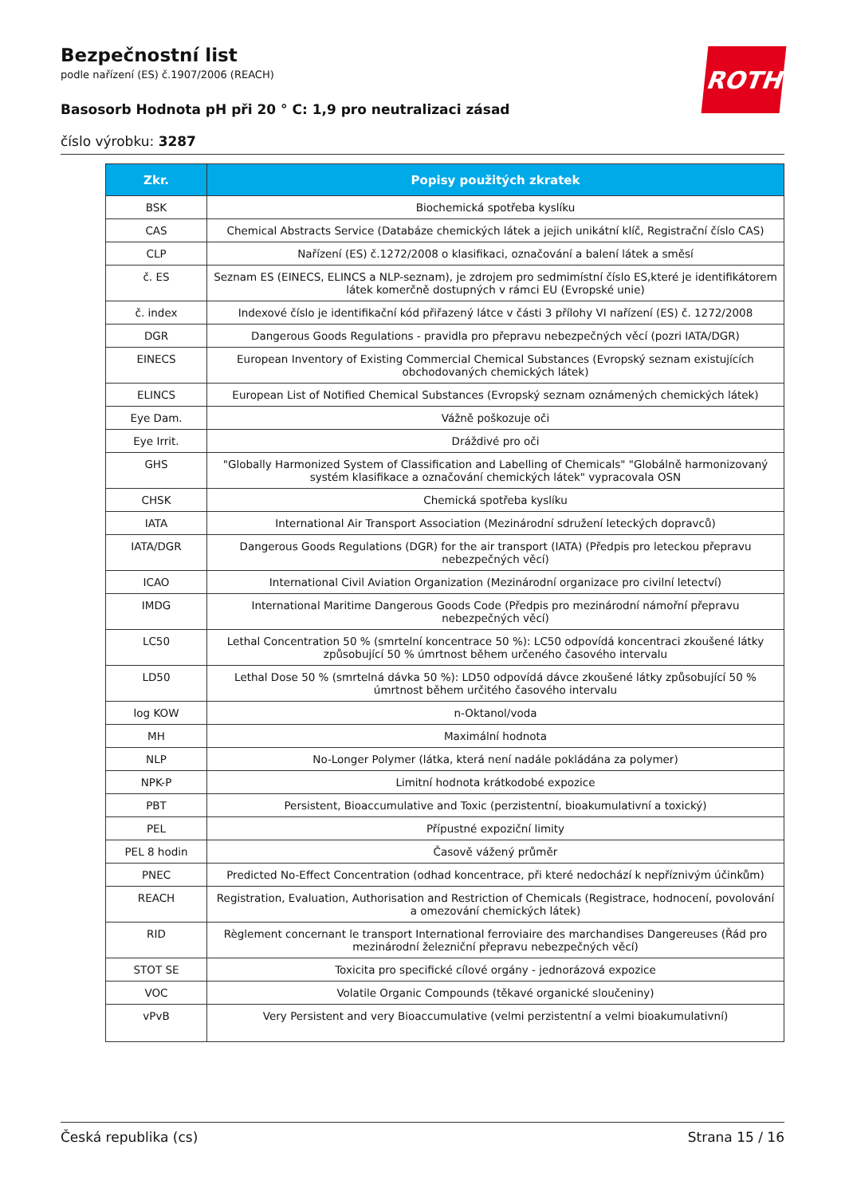Bezpečnostní list
podle nařízení (ES) č.1907/2006 (REACH)
Basosorb Hodnota pH při 20 ° C: 1,9 pro neutralizaci zásad
číslo výrobku: 3287
ROTH
| Zkr. | Popisy použitých zkratek |
| --- | --- |
| BSK | Biochemická spotřeba kyslíku |
| CAS | Chemical Abstracts Service (Databáze chemických látek a jejich unikátní klíč, Registrační číslo CAS) |
| CLP | Nařízení (ES) č.1272/2008 o klasifikaci, označování a balení látek a směsí |
| č. ES | Seznam ES (EINECS, ELINCS a NLP-seznam), je zdrojem pro sedmimístní číslo ES,které je identifikátorem látek komerčně dostupných v rámci EU (Evropské unie) |
| č. index | Indexové číslo je identifikační kód přiřazený látce v části 3 přílohy VI nařízení (ES) č. 1272/2008 |
| DGR | Dangerous Goods Regulations - pravidla pro přepravu nebezpečných věcí (pozri IATA/DGR) |
| EINECS | European Inventory of Existing Commercial Chemical Substances (Evropský seznam existujících obchodovaných chemických látek) |
| ELINCS | European List of Notified Chemical Substances (Evropský seznam oznámených chemických látek) |
| Eye Dam. | Vážně poškozuje oči |
| Eye Irrit. | Dráždivé pro oči |
| GHS | "Globally Harmonized System of Classification and Labelling of Chemicals" "Globálně harmonizovaný systém klasifikace a označování chemických látek" vypracovala OSN |
| CHSK | Chemická spotřeba kyslíku |
| IATA | International Air Transport Association (Mezinárodní sdružení leteckých dopravců) |
| IATA/DGR | Dangerous Goods Regulations (DGR) for the air transport (IATA) (Předpis pro leteckou přepravu nebezpečných věcí) |
| ICAO | International Civil Aviation Organization (Mezinárodní organizace pro civilní letectví) |
| IMDG | International Maritime Dangerous Goods Code (Předpis pro mezinárodní námořní přepravu nebezpečných věcí) |
| LC50 | Lethal Concentration 50 % (smrtelní koncentrace 50 %): LC50 odpovídá koncentraci zkoušené látky způsobující 50 % úmrtnost během určeného časového intervalu |
| LD50 | Lethal Dose 50 % (smrtelná dávka 50 %): LD50 odpovídá dávce zkoušené látky způsobující 50 % úmrtnost během určitého časového intervalu |
| log KOW | n-Oktanol/voda |
| MH | Maximální hodnota |
| NLP | No-Longer Polymer (látka, která není nadále pokládána za polymer) |
| NPK-P | Limitní hodnota krátkodobé expozice |
| PBT | Persistent, Bioaccumulative and Toxic (perzistentní, bioakumulativní a toxický) |
| PEL | Přípustné expoziční limity |
| PEL 8 hodin | Časově vážený průměr |
| PNEC | Predicted No-Effect Concentration (odhad koncentrace, při které nedochází k nepříznivým účinkům) |
| REACH | Registration, Evaluation, Authorisation and Restriction of Chemicals (Registrace, hodnocení, povolování a omezování chemických látek) |
| RID | Règlement concernant le transport International ferroviaire des marchandises Dangereuses (Řád pro mezinárodní železniční přepravu nebezpečných věcí) |
| STOT SE | Toxicita pro specifické cílové orgány - jednorázová expozice |
| VOC | Volatile Organic Compounds (těkavé organické sloučeniny) |
| vPvB | Very Persistent and very Bioaccumulative (velmi perzistentní a velmi bioakumulativní) |
Česká republika (cs) Strana 15 / 16